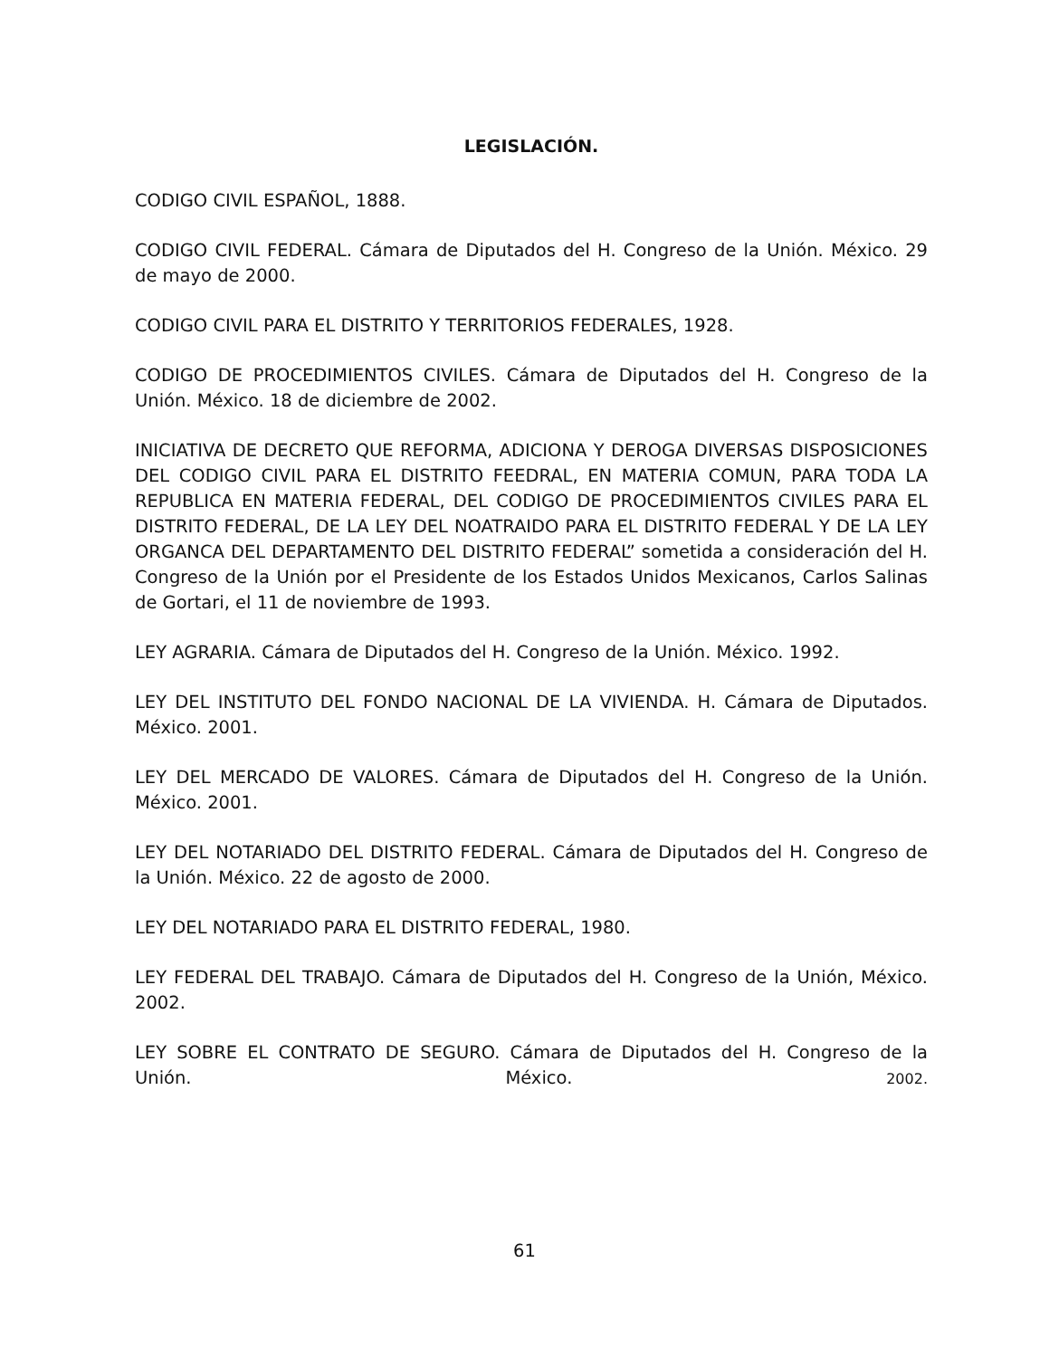LEGISLACIÓN.
CODIGO CIVIL ESPAÑOL, 1888.
CODIGO CIVIL FEDERAL. Cámara de Diputados del H. Congreso de la Unión. México. 29 de mayo de 2000.
CODIGO CIVIL PARA EL DISTRITO Y TERRITORIOS FEDERALES, 1928.
CODIGO DE PROCEDIMIENTOS CIVILES. Cámara de Diputados del H. Congreso de la Unión. México. 18 de diciembre de 2002.
INICIATIVA DE DECRETO QUE REFORMA, ADICIONA Y DEROGA DIVERSAS DISPOSICIONES DEL CODIGO CIVIL PARA EL DISTRITO FEEDRAL, EN MATERIA COMUN, PARA TODA LA REPUBLICA EN MATERIA FEDERAL, DEL CODIGO DE PROCEDIMIENTOS CIVILES PARA EL DISTRITO FEDERAL, DE LA LEY DEL NOATRAIDO PARA EL DISTRITO FEDERAL Y DE LA LEY ORGANCA DEL DEPARTAMENTO DEL DISTRITO FEDERAL” sometida a consideración del H. Congreso de la Unión por el Presidente de los Estados Unidos Mexicanos, Carlos Salinas de Gortari, el 11 de noviembre de 1993.
LEY AGRARIA. Cámara de Diputados del H. Congreso de la Unión. México. 1992.
LEY DEL INSTITUTO DEL FONDO NACIONAL DE LA VIVIENDA. H. Cámara de Diputados. México. 2001.
LEY DEL MERCADO DE VALORES. Cámara de Diputados del H. Congreso de la Unión. México. 2001.
LEY DEL NOTARIADO DEL DISTRITO FEDERAL. Cámara de Diputados del H. Congreso de la Unión. México. 22 de agosto de 2000.
LEY DEL NOTARIADO PARA EL DISTRITO FEDERAL, 1980.
LEY FEDERAL DEL TRABAJO. Cámara de Diputados del H. Congreso de la Unión, México. 2002.
LEY SOBRE EL CONTRATO DE SEGURO. Cámara de Diputados del H. Congreso de la Unión. México. 2002.
61